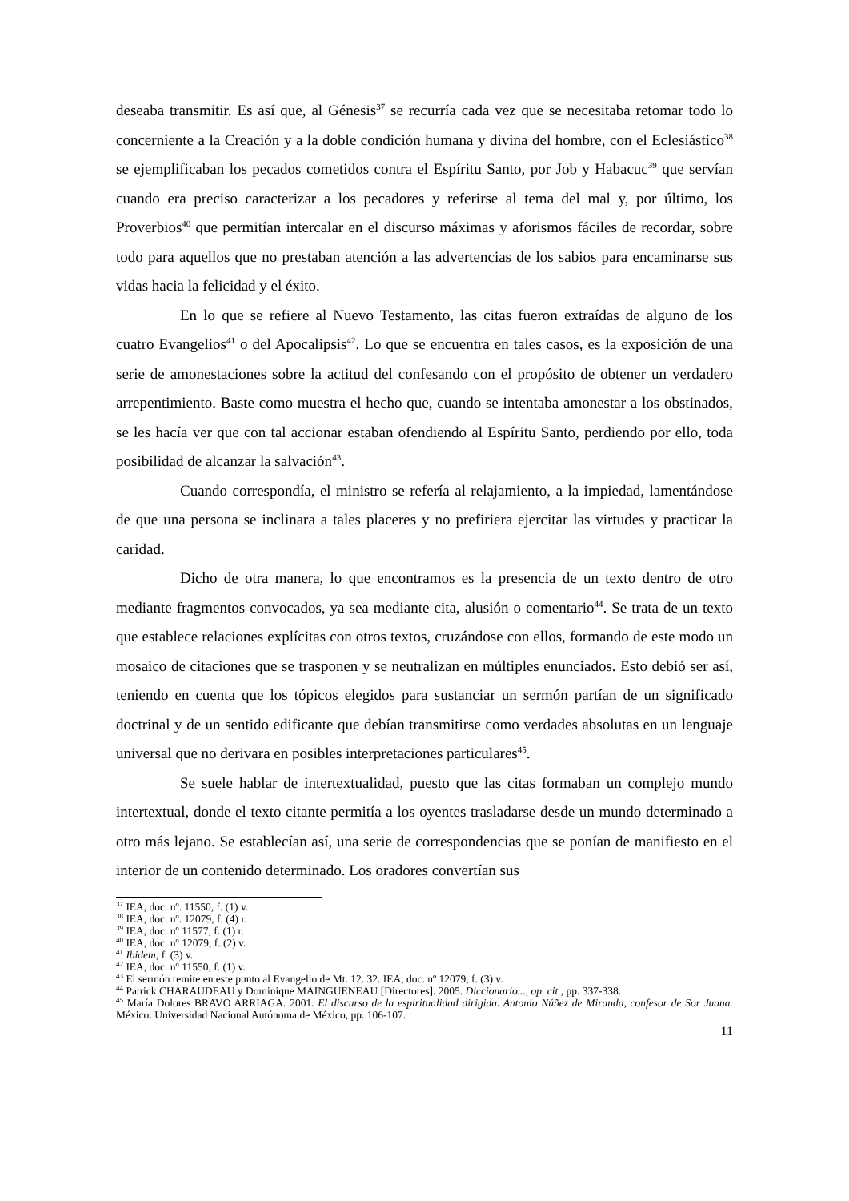deseaba transmitir. Es así que, al Génesis<sup>37</sup> se recurría cada vez que se necesitaba retomar todo lo concerniente a la Creación y a la doble condición humana y divina del hombre, con el Eclesiástico<sup>38</sup> se ejemplificaban los pecados cometidos contra el Espíritu Santo, por Job y Habacuc<sup>39</sup> que servían cuando era preciso caracterizar a los pecadores y referirse al tema del mal y, por último, los Proverbios<sup>40</sup> que permitían intercalar en el discurso máximas y aforismos fáciles de recordar, sobre todo para aquellos que no prestaban atención a las advertencias de los sabios para encaminarse sus vidas hacia la felicidad y el éxito.
En lo que se refiere al Nuevo Testamento, las citas fueron extraídas de alguno de los cuatro Evangelios<sup>41</sup> o del Apocalipsis<sup>42</sup>. Lo que se encuentra en tales casos, es la exposición de una serie de amonestaciones sobre la actitud del confesando con el propósito de obtener un verdadero arrepentimiento. Baste como muestra el hecho que, cuando se intentaba amonestar a los obstinados, se les hacía ver que con tal accionar estaban ofendiendo al Espíritu Santo, perdiendo por ello, toda posibilidad de alcanzar la salvación<sup>43</sup>.
Cuando correspondía, el ministro se refería al relajamiento, a la impiedad, lamentándose de que una persona se inclinara a tales placeres y no prefiriera ejercitar las virtudes y practicar la caridad.
Dicho de otra manera, lo que encontramos es la presencia de un texto dentro de otro mediante fragmentos convocados, ya sea mediante cita, alusión o comentario<sup>44</sup>. Se trata de un texto que establece relaciones explícitas con otros textos, cruzándose con ellos, formando de este modo un mosaico de citaciones que se trasponen y se neutralizan en múltiples enunciados. Esto debió ser así, teniendo en cuenta que los tópicos elegidos para sustanciar un sermón partían de un significado doctrinal y de un sentido edificante que debían transmitirse como verdades absolutas en un lenguaje universal que no derivara en posibles interpretaciones particulares<sup>45</sup>.
Se suele hablar de intertextualidad, puesto que las citas formaban un complejo mundo intertextual, donde el texto citante permitía a los oyentes trasladarse desde un mundo determinado a otro más lejano. Se establecían así, una serie de correspondencias que se ponían de manifiesto en el interior de un contenido determinado. Los oradores convertían sus
<sup>37</sup> IEA, doc. nº. 11550, f. (1) v.
<sup>38</sup> IEA, doc. nº. 12079, f. (4) r.
<sup>39</sup> IEA, doc. nº 11577, f. (1) r.
<sup>40</sup> IEA, doc. nº 12079, f. (2) v.
<sup>41</sup> Ibidem, f. (3) v.
<sup>42</sup> IEA, doc. nº 11550, f. (1) v.
<sup>43</sup> El sermón remite en este punto al Evangelio de Mt. 12. 32. IEA, doc. nº 12079, f. (3) v.
<sup>44</sup> Patrick CHARAUDEAU y Dominique MAINGUENEAU [Directores]. 2005. Diccionario..., op. cit., pp. 337-338.
<sup>45</sup> María Dolores BRAVO ARRIAGA. 2001. El discurso de la espiritualidad dirigida. Antonio Núñez de Miranda, confesor de Sor Juana. México: Universidad Nacional Autónoma de México, pp. 106-107.
11